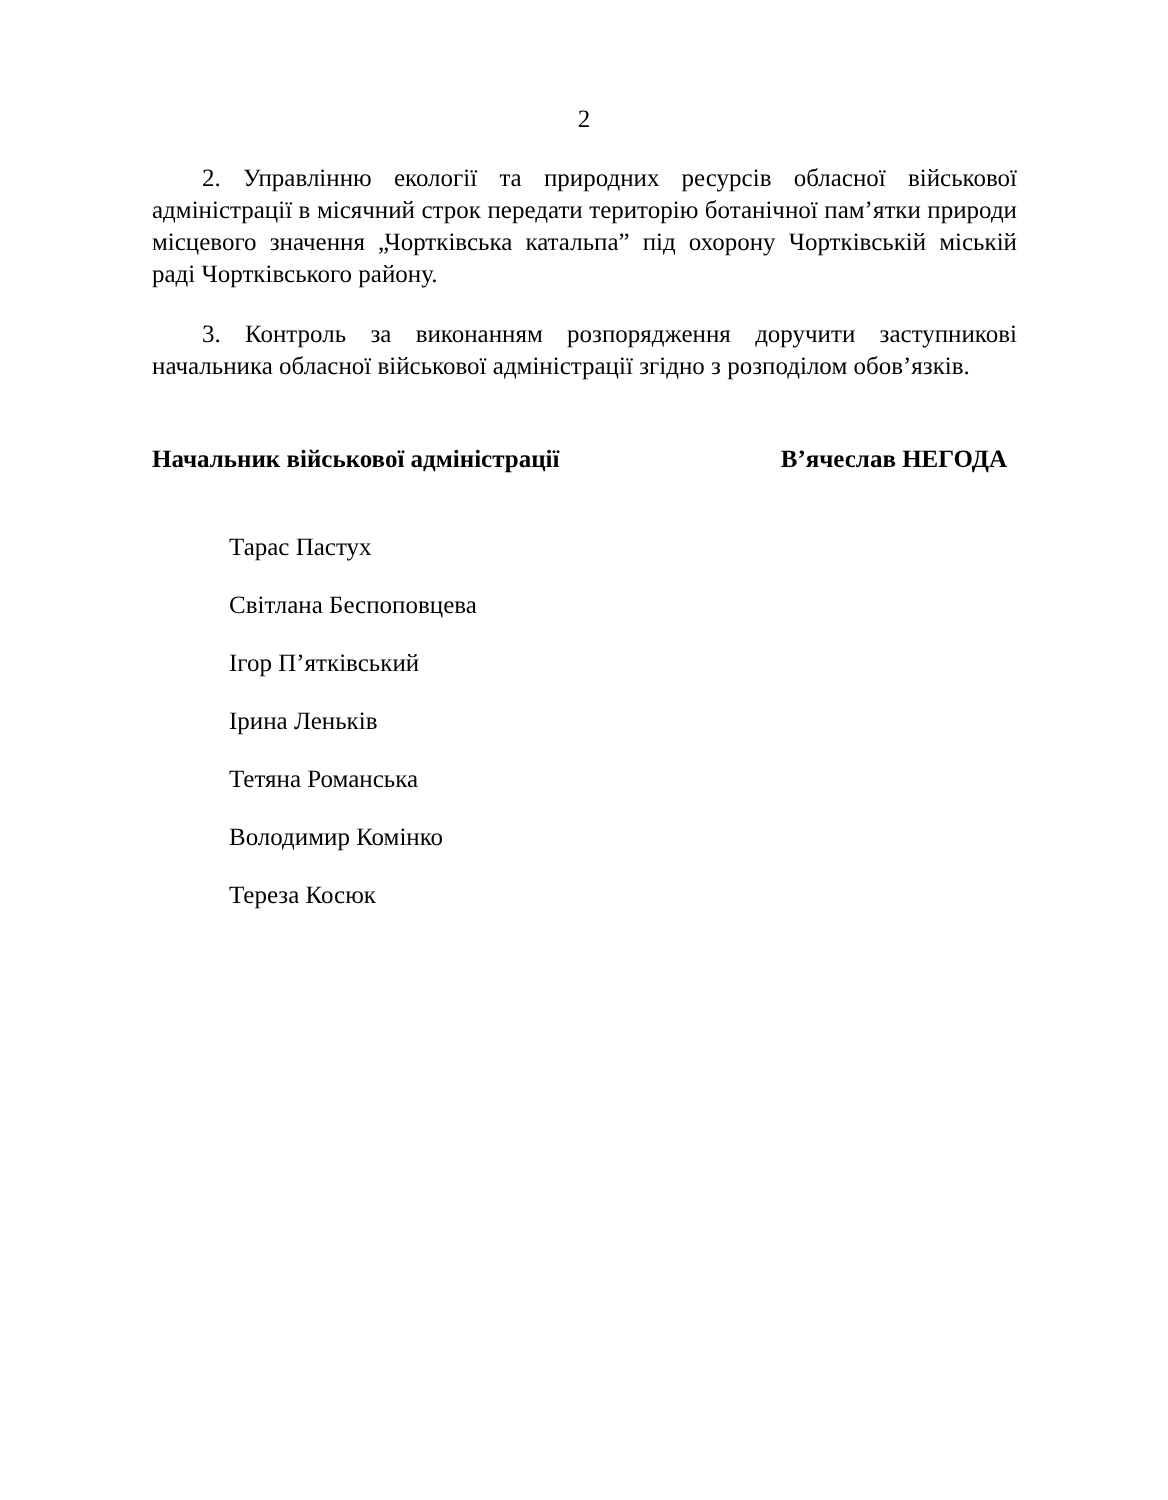2
2. Управлінню екології та природних ресурсів обласної військової адміністрації в місячний строк передати територію ботанічної пам’ятки природи місцевого значення „Чортківська катальпа” під охорону Чортківській міській раді Чортківського району.
3. Контроль за виконанням розпорядження доручити заступникові начальника обласної військової адміністрації згідно з розподілом обов’язків.
Начальник військової адміністрації В’ячеслав НЕГОДА
Тарас Пастух
Світлана Беспоповцева
Ігор П’ятківський
Ірина Леньків
Тетяна Романська
Володимир Комінко
Тереза Косюк